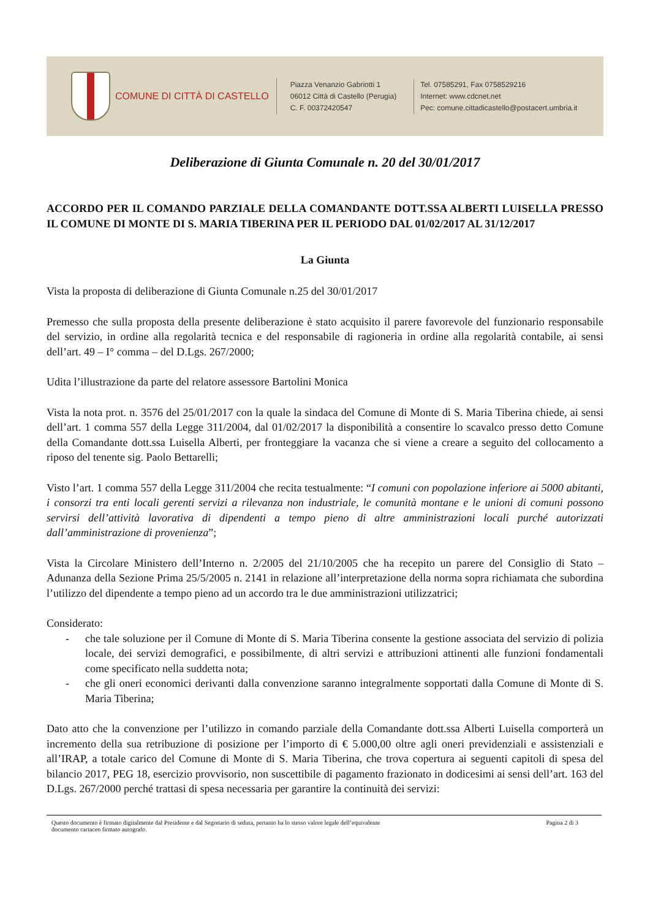COMUNE DI CITTÀ DI CASTELLO
Piazza Venanzio Gabriotti 1
06012 Città di Castello (Perugia)
C. F. 00372420547
Tel. 07585291, Fax 0758529216
Internet: www.cdcnet.net
Pec: comune.cittadicastello@postacert.umbria.it
Deliberazione di Giunta Comunale n. 20 del 30/01/2017
ACCORDO PER IL COMANDO PARZIALE DELLA COMANDANTE DOTT.SSA ALBERTI LUISELLA PRESSO IL COMUNE DI MONTE DI S. MARIA TIBERINA PER IL PERIODO DAL 01/02/2017 AL 31/12/2017
La Giunta
Vista la proposta di deliberazione di Giunta Comunale n.25 del 30/01/2017
Premesso che sulla proposta della presente deliberazione è stato acquisito il parere favorevole del funzionario responsabile del servizio, in ordine alla regolarità tecnica e del responsabile di ragioneria in ordine alla regolarità contabile, ai sensi dell’art. 49 – I° comma – del D.Lgs. 267/2000;
Udita l’illustrazione da parte del relatore assessore Bartolini Monica
Vista la nota prot. n. 3576 del 25/01/2017 con la quale la sindaca del Comune di Monte di S. Maria Tiberina chiede, ai sensi dell’art. 1 comma 557 della Legge 311/2004, dal 01/02/2017 la disponibilità a consentire lo scavalco presso detto Comune della Comandante dott.ssa Luisella Alberti, per fronteggiare la vacanza che si viene a creare a seguito del collocamento a riposo del tenente sig. Paolo Bettarelli;
Visto l’art. 1 comma 557 della Legge 311/2004 che recita testualmente: “I comuni con popolazione inferiore ai 5000 abitanti, i consorzi tra enti locali gerenti servizi a rilevanza non industriale, le comunità montane e le unioni di comuni possono servirsi dell’attività lavorativa di dipendenti a tempo pieno di altre amministrazioni locali purché autorizzati dall’amministrazione di provenienza”;
Vista la Circolare Ministero dell’Interno n. 2/2005 del 21/10/2005 che ha recepito un parere del Consiglio di Stato – Adunanza della Sezione Prima 25/5/2005 n. 2141 in relazione all’interpretazione della norma sopra richiamata che subordina l’utilizzo del dipendente a tempo pieno ad un accordo tra le due amministrazioni utilizzatrici;
Considerato:
- che tale soluzione per il Comune di Monte di S. Maria Tiberina consente la gestione associata del servizio di polizia locale, dei servizi demografici, e possibilmente, di altri servizi e attribuzioni attinenti alle funzioni fondamentali come specificato nella suddetta nota;
- che gli oneri economici derivanti dalla convenzione saranno integralmente sopportati dalla Comune di Monte di S. Maria Tiberina;
Dato atto che la convenzione per l’utilizzo in comando parziale della Comandante dott.ssa Alberti Luisella comporterà un incremento della sua retribuzione di posizione per l’importo di € 5.000,00 oltre agli oneri previdenziali e assistenziali e all’IRAP, a totale carico del Comune di Monte di S. Maria Tiberina, che trova copertura ai seguenti capitoli di spesa del bilancio 2017, PEG 18, esercizio provvisorio, non suscettibile di pagamento frazionato in dodicesimi ai sensi dell’art. 163 del D.Lgs. 267/2000 perché trattasi di spesa necessaria per garantire la continuità dei servizi:
Questo documento è firmato digitalmente dal Presidente e dal Segretario di seduta, pertanto ha lo stesso valore legale dell’equivalente
documento cartaceo firmato autografo. Pagina 2 di 3